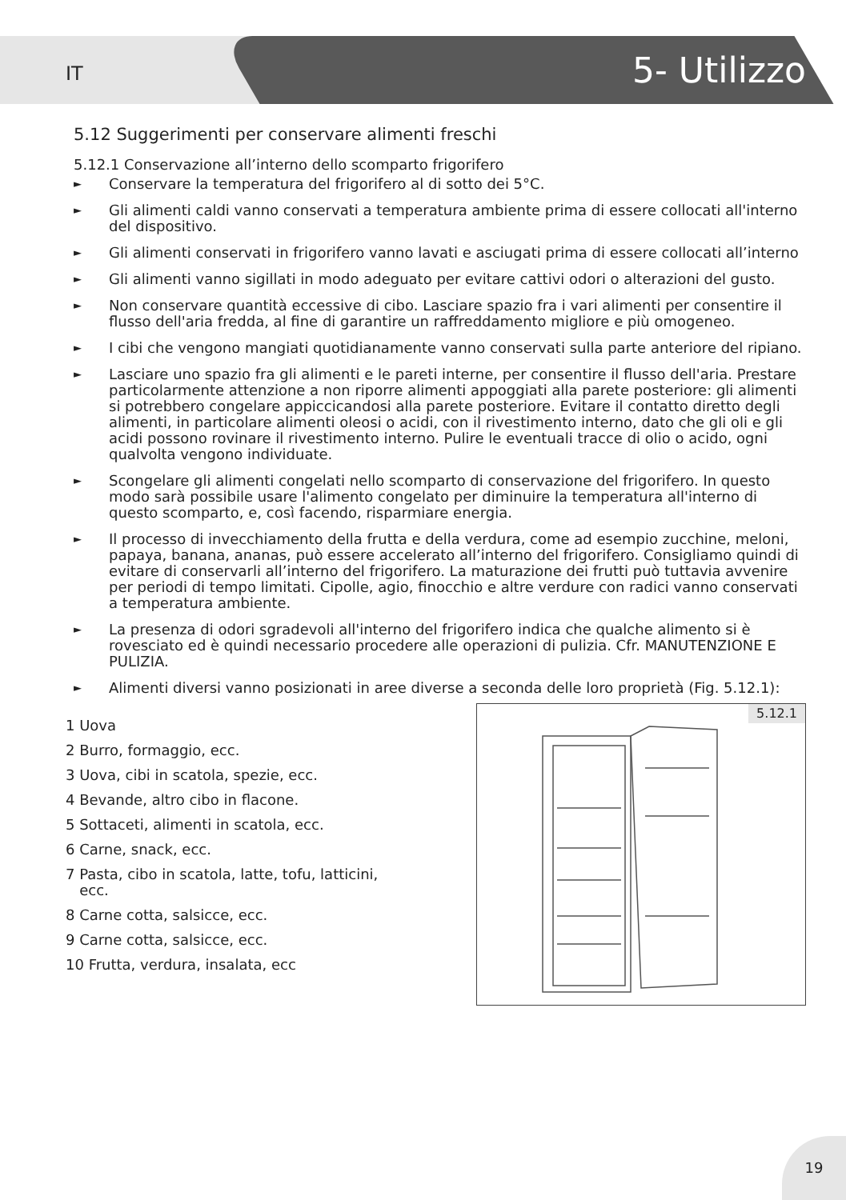IT 5- Utilizzo
5.12 Suggerimenti per conservare alimenti freschi
5.12.1 Conservazione all’interno dello scomparto frigorifero
► Conservare la temperatura del frigorifero al di sotto dei 5°C.
► Gli alimenti caldi vanno conservati a temperatura ambiente prima di essere collocati all'interno del dispositivo.
► Gli alimenti conservati in frigorifero vanno lavati e asciugati prima di essere collocati all’interno
► Gli alimenti vanno sigillati in modo adeguato per evitare cattivi odori o alterazioni del gusto.
► Non conservare quantità eccessive di cibo. Lasciare spazio fra i vari alimenti per consentire il flusso dell'aria fredda, al fine di garantire un raffreddamento migliore e più omogeneo.
► I cibi che vengono mangiati quotidianamente vanno conservati sulla parte anteriore del ripiano.
► Lasciare uno spazio fra gli alimenti e le pareti interne, per consentire il flusso dell'aria. Prestare particolarmente attenzione a non riporre alimenti appoggiati alla parete posteriore: gli alimenti si potrebbero congelare appiccicandosi alla parete posteriore. Evitare il contatto diretto degli alimenti, in particolare alimenti oleosi o acidi, con il rivestimento interno, dato che gli oli e gli acidi possono rovinare il rivestimento interno. Pulire le eventuali tracce di olio o acido, ogni qualvolta vengono individuate.
► Scongelare gli alimenti congelati nello scomparto di conservazione del frigorifero. In questo modo sarà possibile usare l'alimento congelato per diminuire la temperatura all'interno di questo scomparto, e, così facendo, risparmiare energia.
► Il processo di invecchiamento della frutta e della verdura, come ad esempio zucchine, meloni, papaya, banana, ananas, può essere accelerato all’interno del frigorifero. Consigliamo quindi di evitare di conservarli all’interno del frigorifero. La maturazione dei frutti può tuttavia avvenire per periodi di tempo limitati. Cipolle, agio, finocchio e altre verdure con radici vanno conservati a temperatura ambiente.
► La presenza di odori sgradevoli all'interno del frigorifero indica che qualche alimento si è rovesciato ed è quindi necessario procedere alle operazioni di pulizia. Cfr. MANUTENZIONE E PULIZIA.
► Alimenti diversi vanno posizionati in aree diverse a seconda delle loro proprietà (Fig. 5.12.1):
1 Uova
2 Burro, formaggio, ecc.
3 Uova, cibi in scatola, spezie, ecc.
4 Bevande, altro cibo in flacone.
5 Sottaceti, alimenti in scatola, ecc.
6 Carne, snack, ecc.
7 Pasta, cibo in scatola, latte, tofu, latticini,
ecc.
8 Carne cotta, salsicce, ecc.
9 Carne cotta, salsicce, ecc.
10 Frutta, verdura, insalata, ecc
5.12.1
19